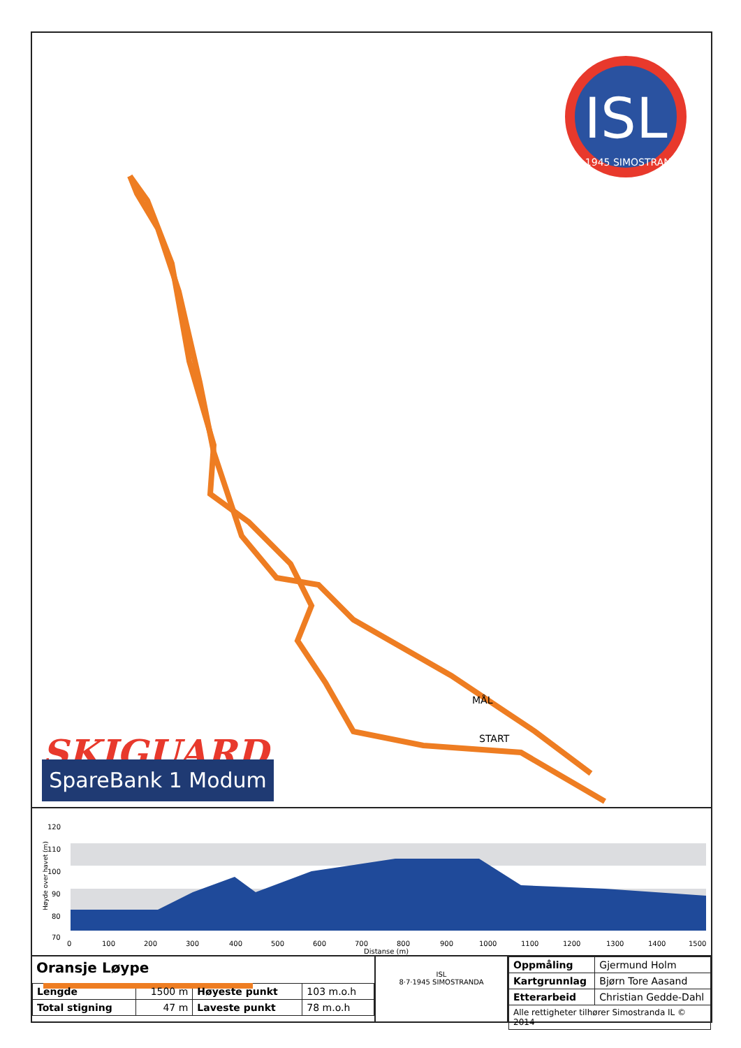ISL
8·7·1945 SIMOSTRANDA
START
MÅL
SKIGUARD SpareBank 1 Modum
Høyde over havet (m)
120
110
100
90
80
70
0
100
200
300
400
500
600
700
800
900
1000
1100
1200
1300
1400
1500
Distanse (m)
Oransje Løype
| Lengde | 1500 m | Høyeste punkt | 103 m.o.h |
| Total stigning | 47 m | Laveste punkt | 78 m.o.h |
ISL
8·7·1945 SIMOSTRANDA
| Oppmåling | Gjermund Holm |
| Kartgrunnlag | Bjørn Tore Aasand |
| Etterarbeid | Christian Gedde-Dahl |
| Alle rettigheter tilhører Simostranda IL © 2014 | |